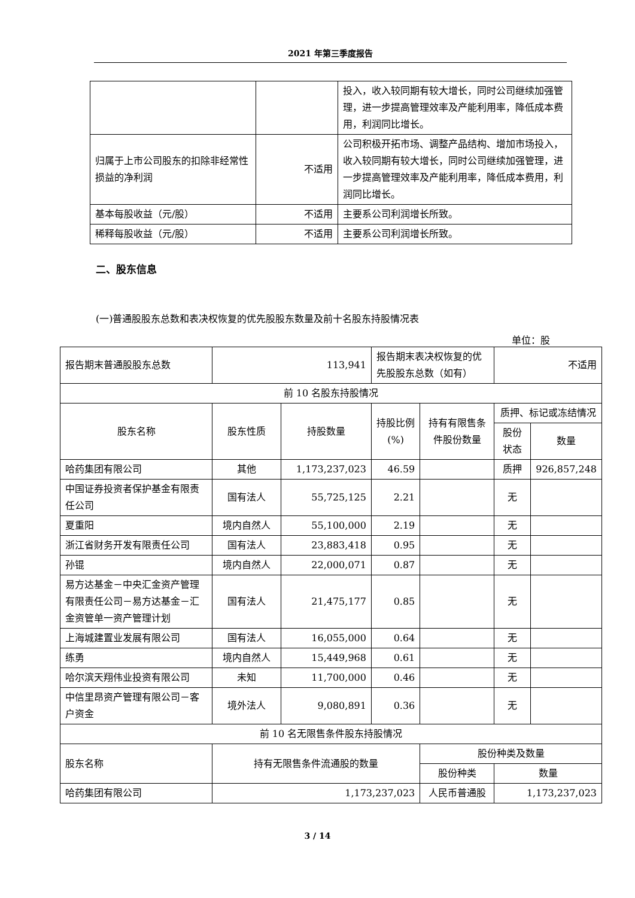2021 年第三季度报告
| | | 投入，收入较同期有较大增长，同时公司继续加强管理，进一步提高管理效率及产能利用率，降低成本费用，利润同比增长。 |
| 归属于上市公司股东的扣除非经常性损益的净利润 | 不适用 | 公司积极开拓市场、调整产品结构、增加市场投入，收入较同期有较大增长，同时公司继续加强管理，进一步提高管理效率及产能利用率，降低成本费用，利润同比增长。 |
| 基本每股收益（元/股） | 不适用 | 主要系公司利润增长所致。 |
| 稀释每股收益（元/股） | 不适用 | 主要系公司利润增长所致。 |
二、股东信息
(一)普通股股东总数和表决权恢复的优先股股东数量及前十名股东持股情况表
单位：股
| 报告期末普通股股东总数 | 113,941 | | 报告期末表决权恢复的优先股股东总数（如有） | | 不适用 | |
| 前 10 名股东持股情况 | | | | | | |
| 股东名称 | 股东性质 | 持股数量 | 持股比例(%) | 持有有限售条件股份数量 | 质押、标记或冻结情况 | |
| | | | | | 股份状态 | 数量 |
| 哈药集团有限公司 | 其他 | 1,173,237,023 | 46.59 | | 质押 | 926,857,248 |
| 中国证券投资者保护基金有限责任公司 | 国有法人 | 55,725,125 | 2.21 | | 无 | |
| 夏重阳 | 境内自然人 | 55,100,000 | 2.19 | | 无 | |
| 浙江省财务开发有限责任公司 | 国有法人 | 23,883,418 | 0.95 | | 无 | |
| 孙锟 | 境内自然人 | 22,000,071 | 0.87 | | 无 | |
| 易方达基金－中央汇金资产管理有限责任公司－易方达基金－汇金资管单一资产管理计划 | 国有法人 | 21,475,177 | 0.85 | | 无 | |
| 上海城建置业发展有限公司 | 国有法人 | 16,055,000 | 0.64 | | 无 | |
| 练勇 | 境内自然人 | 15,449,968 | 0.61 | | 无 | |
| 哈尔滨天翔伟业投资有限公司 | 未知 | 11,700,000 | 0.46 | | 无 | |
| 中信里昂资产管理有限公司－客户资金 | 境外法人 | 9,080,891 | 0.36 | | 无 | |
| 前 10 名无限售条件股东持股情况 | | | | | | |
| 股东名称 | 持有无限售条件流通股的数量 | | | 股份种类及数量 | | |
| | | | | 股份种类 | 数量 | |
| 哈药集团有限公司 | 1,173,237,023 | | | 人民币普通股 | 1,173,237,023 | |
3 / 14